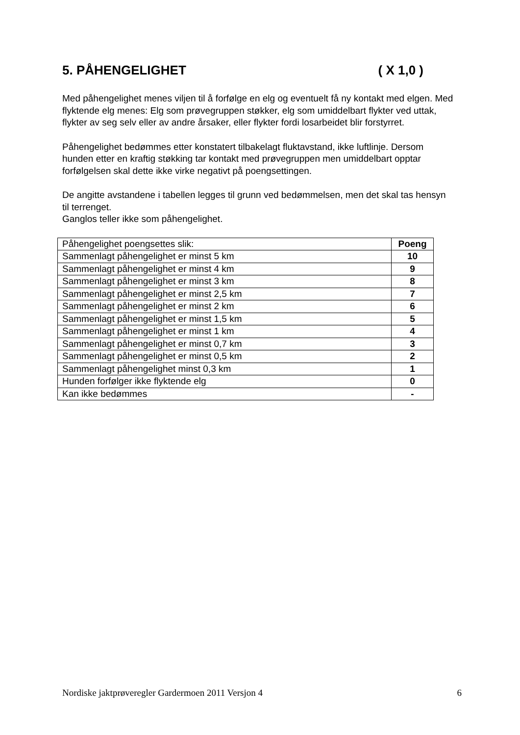5. PÅHENGELIGHET ( X 1,0 )
Med påhengelighet menes viljen til å forfølge en elg og eventuelt få ny kontakt med elgen. Med flyktende elg menes: Elg som prøvegruppen støkker, elg som umiddelbart flykter ved uttak, flykter av seg selv eller av andre årsaker, eller flykter fordi losarbeidet blir forstyrret.
Påhengelighet bedømmes etter konstatert tilbakelagt fluktavstand, ikke luftlinje. Dersom hunden etter en kraftig støkking tar kontakt med prøvegruppen men umiddelbart opptar forfølgelsen skal dette ikke virke negativt på poengsettingen.
De angitte avstandene i tabellen legges til grunn ved bedømmelsen, men det skal tas hensyn til terrenget.
Ganglos teller ikke som påhengelighet.
| Påhengelighet poengsettes slik: | Poeng |
| --- | --- |
| Sammenlagt påhengelighet er minst 5 km | 10 |
| Sammenlagt påhengelighet er minst 4 km | 9 |
| Sammenlagt påhengelighet er minst 3 km | 8 |
| Sammenlagt påhengelighet er minst 2,5 km | 7 |
| Sammenlagt påhengelighet er minst 2 km | 6 |
| Sammenlagt påhengelighet er minst 1,5 km | 5 |
| Sammenlagt påhengelighet er minst 1 km | 4 |
| Sammenlagt påhengelighet er minst 0,7 km | 3 |
| Sammenlagt påhengelighet er minst 0,5 km | 2 |
| Sammenlagt påhengelighet minst 0,3 km | 1 |
| Hunden forfølger ikke flyktende elg | 0 |
| Kan ikke bedømmes | - |
Nordiske jaktprøveregler Gardermoen 2011 Versjon 4 6